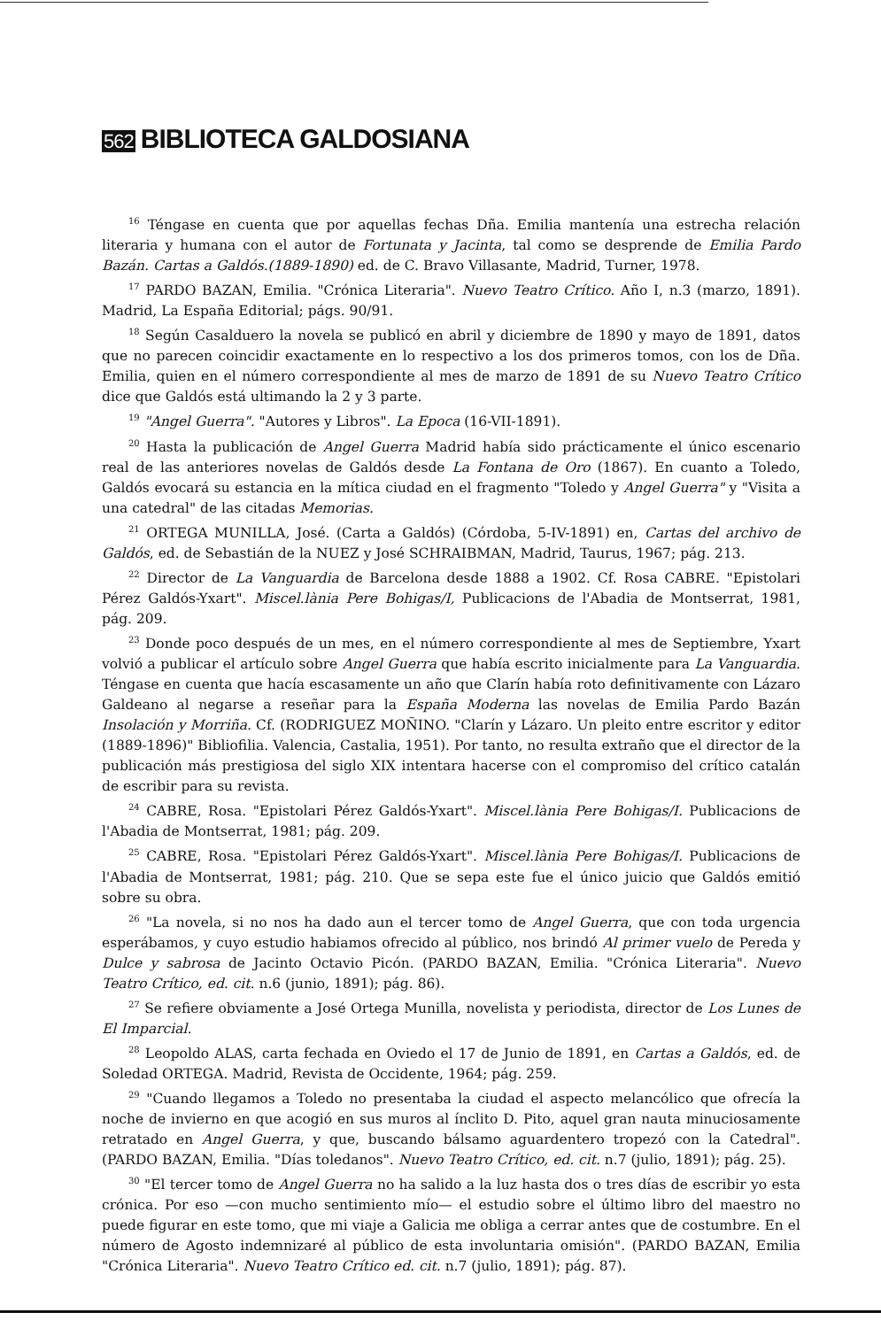562 BIBLIOTECA GALDOSIANA
<sup>16</sup> Téngase en cuenta que por aquellas fechas Dña. Emilia mantenía una estrecha relación literaria y humana con el autor de Fortunata y Jacinta, tal como se desprende de Emilia Pardo Bazán. Cartas a Galdós.(1889-1890) ed. de C. Bravo Villasante, Madrid, Turner, 1978.
<sup>17</sup> PARDO BAZAN, Emilia. "Crónica Literaria". Nuevo Teatro Crítico. Año I, n.3 (marzo, 1891). Madrid, La España Editorial; págs. 90/91.
<sup>18</sup> Según Casalduero la novela se publicó en abril y diciembre de 1890 y mayo de 1891, datos que no parecen coincidir exactamente en lo respectivo a los dos primeros tomos, con los de Dña. Emilia, quien en el número correspondiente al mes de marzo de 1891 de su Nuevo Teatro Crítico dice que Galdós está ultimando la 2 y 3 parte.
<sup>19</sup> "Angel Guerra". "Autores y Libros". La Epoca (16-VII-1891).
<sup>20</sup> Hasta la publicación de Angel Guerra Madrid había sido prácticamente el único escenario real de las anteriores novelas de Galdós desde La Fontana de Oro (1867). En cuanto a Toledo, Galdós evocará su estancia en la mítica ciudad en el fragmento "Toledo y Angel Guerra" y "Visita a una catedral" de las citadas Memorias.
<sup>21</sup> ORTEGA MUNILLA, José. (Carta a Galdós) (Córdoba, 5-IV-1891) en, Cartas del archivo de Galdós, ed. de Sebastián de la NUEZ y José SCHRAIBMAN, Madrid, Taurus, 1967; pág. 213.
<sup>22</sup> Director de La Vanguardia de Barcelona desde 1888 a 1902. Cf. Rosa CABRE. "Epistolari Pérez Galdós-Yxart". Miscel.lània Pere Bohigas/I, Publicacions de l'Abadia de Montserrat, 1981, pág. 209.
<sup>23</sup> Donde poco después de un mes, en el número correspondiente al mes de Septiembre, Yxart volvió a publicar el artículo sobre Angel Guerra que había escrito inicialmente para La Vanguardia. Téngase en cuenta que hacía escasamente un año que Clarín había roto definitivamente con Lázaro Galdeano al negarse a reseñar para la España Moderna las novelas de Emilia Pardo Bazán Insolación y Morriña. Cf. (RODRIGUEZ MOÑINO. "Clarín y Lázaro. Un pleito entre escritor y editor (1889-1896)" Bibliofilia. Valencia, Castalia, 1951). Por tanto, no resulta extraño que el director de la publicación más prestigiosa del siglo XIX intentara hacerse con el compromiso del crítico catalán de escribir para su revista.
<sup>24</sup> CABRE, Rosa. "Epistolari Pérez Galdós-Yxart". Miscel.lània Pere Bohigas/I. Publicacions de l'Abadia de Montserrat, 1981; pág. 209.
<sup>25</sup> CABRE, Rosa. "Epistolari Pérez Galdós-Yxart". Miscel.lània Pere Bohigas/I. Publicacions de l'Abadia de Montserrat, 1981; pág. 210. Que se sepa este fue el único juicio que Galdós emitió sobre su obra.
<sup>26</sup> "La novela, si no nos ha dado aun el tercer tomo de Angel Guerra, que con toda urgencia esperábamos, y cuyo estudio habiamos ofrecido al público, nos brindó Al primer vuelo de Pereda y Dulce y sabrosa de Jacinto Octavio Picón. (PARDO BAZAN, Emilia. "Crónica Literaria". Nuevo Teatro Crítico, ed. cit. n.6 (junio, 1891); pág. 86).
<sup>27</sup> Se refiere obviamente a José Ortega Munilla, novelista y periodista, director de Los Lunes de El Imparcial.
<sup>28</sup> Leopoldo ALAS, carta fechada en Oviedo el 17 de Junio de 1891, en Cartas a Galdós, ed. de Soledad ORTEGA. Madrid, Revista de Occidente, 1964; pág. 259.
<sup>29</sup> "Cuando llegamos a Toledo no presentaba la ciudad el aspecto melancólico que ofrecía la noche de invierno en que acogió en sus muros al ínclito D. Pito, aquel gran nauta minuciosamente retratado en Angel Guerra, y que, buscando bálsamo aguardentero tropezó con la Catedral". (PARDO BAZAN, Emilia. "Días toledanos". Nuevo Teatro Crítico, ed. cit. n.7 (julio, 1891); pág. 25).
<sup>30</sup> "El tercer tomo de Angel Guerra no ha salido a la luz hasta dos o tres días de escribir yo esta crónica. Por eso —con mucho sentimiento mío— el estudio sobre el último libro del maestro no puede figurar en este tomo, que mi viaje a Galicia me obliga a cerrar antes que de costumbre. En el número de Agosto indemnizaré al público de esta involuntaria omisión". (PARDO BAZAN, Emilia "Crónica Literaria". Nuevo Teatro Crítico ed. cit. n.7 (julio, 1891); pág. 87).